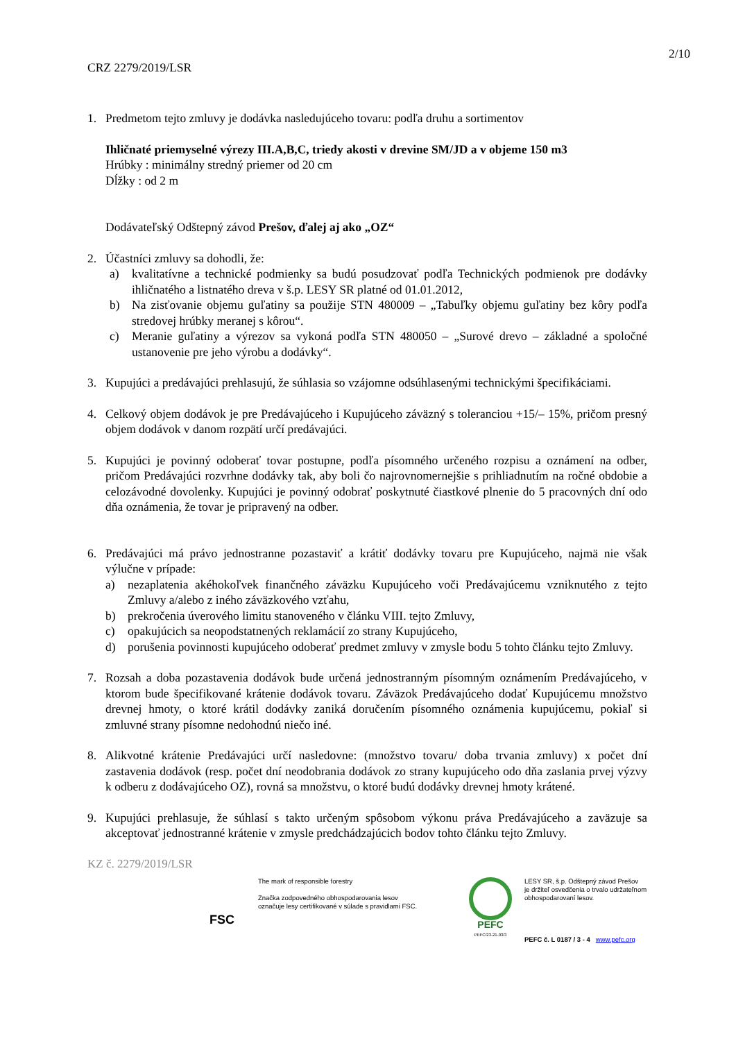2/10
CRZ 2279/2019/LSR
1. Predmetom tejto zmluvy je dodávka nasledujúceho tovaru: podľa druhu a sortimentov
Ihličnaté priemyselné výrezy III.A,B,C, triedy akosti v drevine SM/JD a v objeme 150 m3
Hrúbky : minimálny stredný priemer od 20 cm
Dĺžky : od 2 m
Dodávateľský Odštepný závod Prešov, ďalej aj ako „OZ“
2. Účastníci zmluvy sa dohodli, že:
a) kvalitatívne a technické podmienky sa budú posudzovať podľa Technických podmienok pre dodávky ihličnatého a listnatého dreva v š.p. LESY SR platné od 01.01.2012,
b) Na zisťovanie objemu guľatiny sa použije STN 480009 – „Tabuľky objemu guľatiny bez kôry podľa stredovej hrúbky meranej s kôrou“.
c) Meranie guľatiny a výrezov sa vykoná podľa STN 480050 – „Surové drevo – základné a spoločné ustanovenie pre jeho výrobu a dodávky“.
3. Kupujúci a predávajúci prehlasujú, že súhlasia so vzájomne odsúhlasenými technickými špecifikáciami.
4. Celkový objem dodávok je pre Predávajúceho i Kupujúceho záväzný s toleranciou +15/– 15%, pričom presný objem dodávok v danom rozpätí určí predávajúci.
5. Kupujúci je povinný odoberať tovar postupne, podľa písomného určeného rozpisu a oznámení na odber, pričom Predávajúci rozvrhne dodávky tak, aby boli čo najrovnomernejšie s prihliadnutím na ročné obdobie a celozávodné dovolenky. Kupujúci je povinný odobrať poskytnuté čiastkové plnenie do 5 pracovných dní odo dňa oznámenia, že tovar je pripravený na odber.
6. Predávajúci má právo jednostranne pozastaviť a krátiť dodávky tovaru pre Kupujúceho, najmä nie však výlučne v prípade:
a) nezaplatenia akéhokoľvek finančného záväzku Kupujúceho voči Predávajúcemu vzniknutého z tejto Zmluvy a/alebo z iného záväzkového vzťahu,
b) prekročenia úverového limitu stanoveného v článku VIII. tejto Zmluvy,
c) opakujúcich sa neopodstatnených reklamácií zo strany Kupujúceho,
d) porušenia povinnosti kupujúceho odoberať predmet zmluvy v zmysle bodu 5 tohto článku tejto Zmluvy.
7. Rozsah a doba pozastavenia dodávok bude určená jednostranným písomným oznámením Predávajúceho, v ktorom bude špecifikované krátenie dodávok tovaru. Záväzok Predávajúceho dodať Kupujúcemu množstvo drevnej hmoty, o ktoré krátil dodávky zaniká doručením písomného oznámenia kupujúcemu, pokiaľ si zmluvné strany písomne nedohodnú niečo iné.
8. Alikvotné krátenie Predávajúci určí nasledovne: (množstvo tovaru/ doba trvania zmluvy) x počet dní zastavenia dodávok (resp. počet dní neodobrania dodávok zo strany kupujúceho odo dňa zaslania prvej výzvy k odberu z dodávajúceho OZ), rovná sa množstvu, o ktoré budú dodávky drevnej hmoty krátené.
9. Kupujúci prehlasuje, že súhlasí s takto určeným spôsobom výkonu práva Predávajúceho a zaväzuje sa akceptovať jednostranné krátenie v zmysle predchádzajúcich bodov tohto článku tejto Zmluvy.
KZ č. 2279/2019/LSR
FSC
The mark of responsible forestry
Značka zodpovedného obhospodarovania lesov označuje lesy certifikované v súlade s pravidlami FSC.
PEFC
PEFC/23-21-03/3
LESY SR, š.p. Odštepný závod Prešov
je držiteľ osvedčenia o trvalo udržateľnom obhospodarovaní lesov.
PEFC č. L 0187 / 3 - 4 www.pefc.org